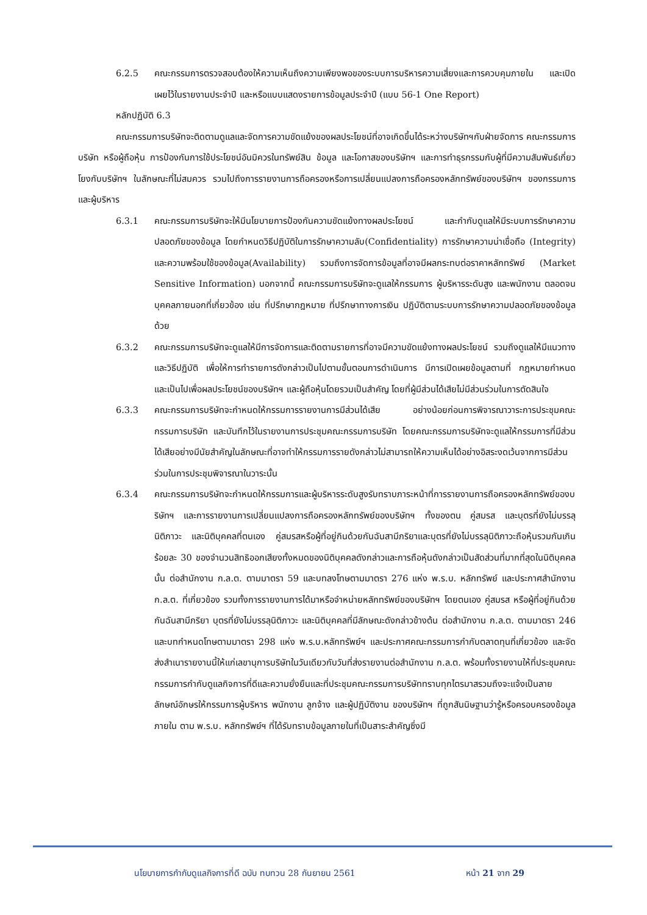6.2.5 คณะกรรมการตรวจสอบต้องให้ความเห็นถึงความเพียงพอของระบบการบริหารความเสี่ยงและการควบคุมภายใน และเปิดเผยไว้ในรายงานประจำปี และหรือแบบแสดงรายการข้อมูลประจำปี (แบบ 56-1 One Report)
หลักปฏิบัติ 6.3
คณะกรรมการบริษัทจะติดตามดูแลและจัดการความขัดแย้งของผลประโยชน์ที่อาจเกิดขึ้นได้ระหว่างบริษัทฯกับฝ่ายจัดการ คณะกรรมการบริษัท หรือผู้ถือหุ้น การป้องกันการใช้ประโยชน์อันมิควรในทรัพย์สิน ข้อมูล และโอกาสของบริษัทฯ และการทำธุรกรรมกับผู้ที่มีความสัมพันธ์เกี่ยวโยงกับบริษัทฯ ในลักษณะที่ไม่สมควร รวมไปถึงการรายงานการถือครองหรือการเปลี่ยนแปลงการถือครองหลักทรัพย์ของบริษัทฯ ของกรรมการ และผู้บริหาร
6.3.1 คณะกรรมการบริษัทจะให้มีนโยบายการป้องกันความขัดแย้งทางผลประโยชน์ และกำกับดูแลให้มีระบบการรักษาความปลอดภัยของข้อมูล โดยกำหนดวิธีปฏิบัติในการรักษาความลับ(Confidentiality) การรักษาความน่าเชื่อถือ (Integrity) และความพร้อมใช้ของข้อมูล(Availability) รวมถึงการจัดการข้อมูลที่อาจมีผลกระทบต่อราคาหลักทรัพย์ (Market Sensitive Information) นอกจากนี้ คณะกรรมการบริษัทจะดูแลให้กรรมการ ผู้บริหารระดับสูง และพนักงาน ตลอดจนบุคคลภายนอกที่เกี่ยวข้อง เช่น ที่ปรึกษากฎหมาย ที่ปรึกษาทางการเงิน ปฏิบัติตามระบบการรักษาความปลอดภัยของข้อมูลด้วย
6.3.2 คณะกรรมการบริษัทจะดูแลให้มีการจัดการและติดตามรายการที่อาจมีความขัดแย้งทางผลประโยชน์ รวมถึงดูแลให้มีแนวทางและวิธีปฏิบัติ เพื่อให้การทำรายการดังกล่าวเป็นไปตามขั้นตอนการดำเนินการ มีการเปิดเผยข้อมูลตามที่ กฎหมายกำหนด และเป็นไปเพื่อผลประโยชน์ของบริษัทฯ และผู้ถือหุ้นโดยรวมเป็นสำคัญ โดยที่ผู้มีส่วนได้เสียไม่มีส่วนร่วมในการตัดสินใจ
6.3.3 คณะกรรมการบริษัทจะกำหนดให้กรรมการรายงานการมีส่วนได้เสีย อย่างน้อยก่อนการพิจารณาวาระการประชุมคณะกรรมการบริษัท และบันทึกไว้ในรายงานการประชุมคณะกรรมการบริษัท โดยคณะกรรมการบริษัทจะดูแลให้กรรมการที่มีส่วนได้เสียอย่างมีนัยสำคัญในลักษณะที่อาจทำให้กรรมการรายดังกล่าวไม่สามารถให้ความเห็นได้อย่างอิสระงดเว้นจากการมีส่วนร่วมในการประชุมพิจารณาในวาระนั้น
6.3.4 คณะกรรมการบริษัทจะกำหนดให้กรรมการและผู้บริหารระดับสูงรับทราบภาระหน้าที่การรายงานการถือครองหลักทรัพย์ของบริษัทฯ และการรายงานการเปลี่ยนแปลงการถือครองหลักทรัพย์ของบริษัทฯ ทั้งของตน คู่สมรส และบุตรที่ยังไม่บรรลุนิติภาวะ และนิติบุคคลที่ตนเอง คู่สมรสหรือผู้ที่อยู่กินด้วยกันฉันสามีภริยาและบุตรที่ยังไม่บรรลุนิติภาวะถือหุ้นรวมกันเกินร้อยละ 30 ของจำนวนสิทธิออกเสียงทั้งหมดของนิติบุคคลดังกล่าวและการถือหุ้นดังกล่าวเป็นสัดส่วนที่มากที่สุดในนิติบุคคลนั้น ต่อสำนักงาน ก.ล.ต. ตามมาตรา 59 และบทลงโทษตามมาตรา 276 แห่ง พ.ร.บ. หลักทรัพย์ และประกาศสำนักงาน ก.ล.ต. ที่เกี่ยวข้อง รวมทั้งการรายงานการได้มาหรือจำหน่ายหลักทรัพย์ของบริษัทฯ โดยตนเอง คู่สมรส หรือผู้ที่อยู่กินด้วยกันฉันสามีภริยา บุตรที่ยังไม่บรรลุนิติภาวะ และนิติบุคคลที่มีลักษณะดังกล่าวข้างต้น ต่อสำนักงาน ก.ล.ต. ตามมาตรา 246 และบทกำหนดโทษตามมาตรา 298 แห่ง พ.ร.บ.หลักทรัพย์ฯ และประกาศคณะกรรมการกำกับตลาดทุนที่เกี่ยวข้อง และจัดส่งสำเนารายงานนี้ให้แก่เลขานุการบริษัทในวันเดียวกับวันที่ส่งรายงานต่อสำนักงาน ก.ล.ต. พร้อมทั้งรายงานให้ที่ประชุมคณะกรรมการกำกับดูแลกิจการที่ดีและความยั่งยืนและที่ประชุมคณะกรรมการบริษัททราบทุกไตรมาสรวมถึงจะแจ้งเป็นลายลักษณ์อักษรให้กรรมการผู้บริหาร พนักงาน ลูกจ้าง และผู้ปฏิบัติงาน ของบริษัทฯ ที่ถูกสันนิษฐานว่ารู้หรือครอบครองข้อมูลภายใน ตาม พ.ร.บ. หลักทรัพย์ฯ ที่ได้รับทราบข้อมูลภายในที่เป็นสาระสำคัญซึ่งมี
นโยบายการกำกับดูแลกิจการที่ดี ฉบับ ทบทวน 28 กันยายน 2561 หน้า 21 จาก 29